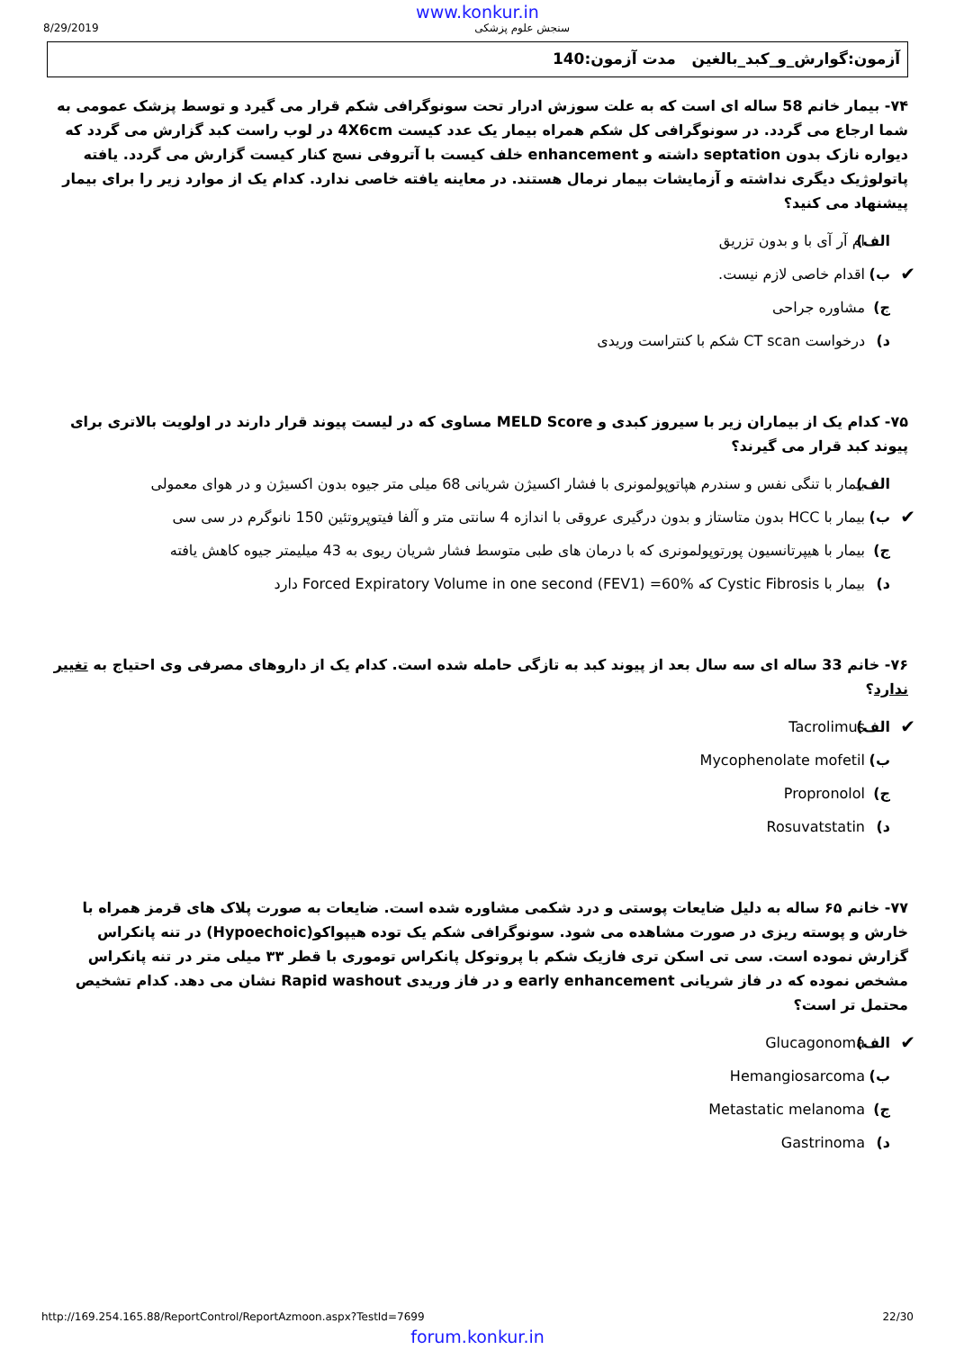www.konkur.in
8/29/2019 سنجش علوم پزشکی
آزمون:گوارش_و_کبد_بالغین مدت آزمون:140
۷۴- بیمار خانم 58 ساله ای است که به علت سوزش ادرار تحت سونوگرافی شکم قرار می گیرد و توسط پزشک عمومی به شما ارجاع می گردد. در سونوگرافی کل شکم همراه بیمار یک عدد کیست 4X6cm در لوب راست کبد گزارش می گردد که دیواره نازک بدون septation داشته و enhancement خلف کیست با آتروفی نسج کنار کیست گزارش می گردد. یافته پاتولوژیک دیگری نداشته و آزمایشات بیمار نرمال هستند. در معاینه یافته خاصی ندارد. کدام یک از موارد زیر را برای بیمار پیشنهاد می کنید؟
الف) ام آر آی با و بدون تزریق
✔ ب) اقدام خاصی لازم نیست.
ج) مشاوره جراحی
د) درخواست CT scan شکم با کنتراست وریدی
۷۵- کدام یک از بیماران زیر با سیروز کبدی و MELD Score مساوی که در لیست پیوند قرار دارند در اولویت بالاتری برای پیوند کبد قرار می گیرند؟
الف) بیمار با تنگی نفس و سندرم هپاتوپولمونری با فشار اکسیژن شریانی 68 میلی متر جیوه بدون اکسیژن و در هوای معمولی
✔ ب) بیمار با HCC بدون متاستاز و بدون درگیری عروقی با اندازه 4 سانتی متر و آلفا فیتوپروتئین 150 نانوگرم در سی سی
ج) بیمار با هیپرتانسیون پورتوپولمونری که با درمان های طبی متوسط فشار شریان ریوی به 43 میلیمتر جیوه کاهش یافته
د) بیمار با Cystic Fibrosis که Forced Expiratory Volume in one second (FEV1) =60% دارد
۷۶- خانم 33 ساله ای سه سال بعد از پیوند کبد به تازگی حامله شده است. کدام یک از داروهای مصرفی وی احتیاج به تغییر ندارد؟
✔ الف) Tacrolimus
ب) Mycophenolate mofetil
ج) Propronolol
د) Rosuvatstatin
۷۷- خانم ۶۵ ساله به دلیل ضایعات پوستی و درد شکمی مشاوره شده است. ضایعات به صورت پلاک های قرمز همراه با خارش و پوسته ریزی در صورت مشاهده می شود. سونوگرافی شکم یک توده هیپواکو(Hypoechoic) در تنه پانکراس گزارش نموده است. سی تی اسکن تری فازیک شکم با پروتوکل پانکراس توموری با قطر ۳۳ میلی متر در تنه پانکراس مشخص نموده که در فاز شریانی early enhancement و در فاز وریدی Rapid washout نشان می دهد. کدام تشخیص محتمل تر است؟
✔ الف) Glucagonoma
ب) Hemangiosarcoma
ج) Metastatic melanoma
د) Gastrinoma
http://169.254.165.88/ReportControl/ReportAzmoon.aspx?TestId=7699 22/30
forum.konkur.in